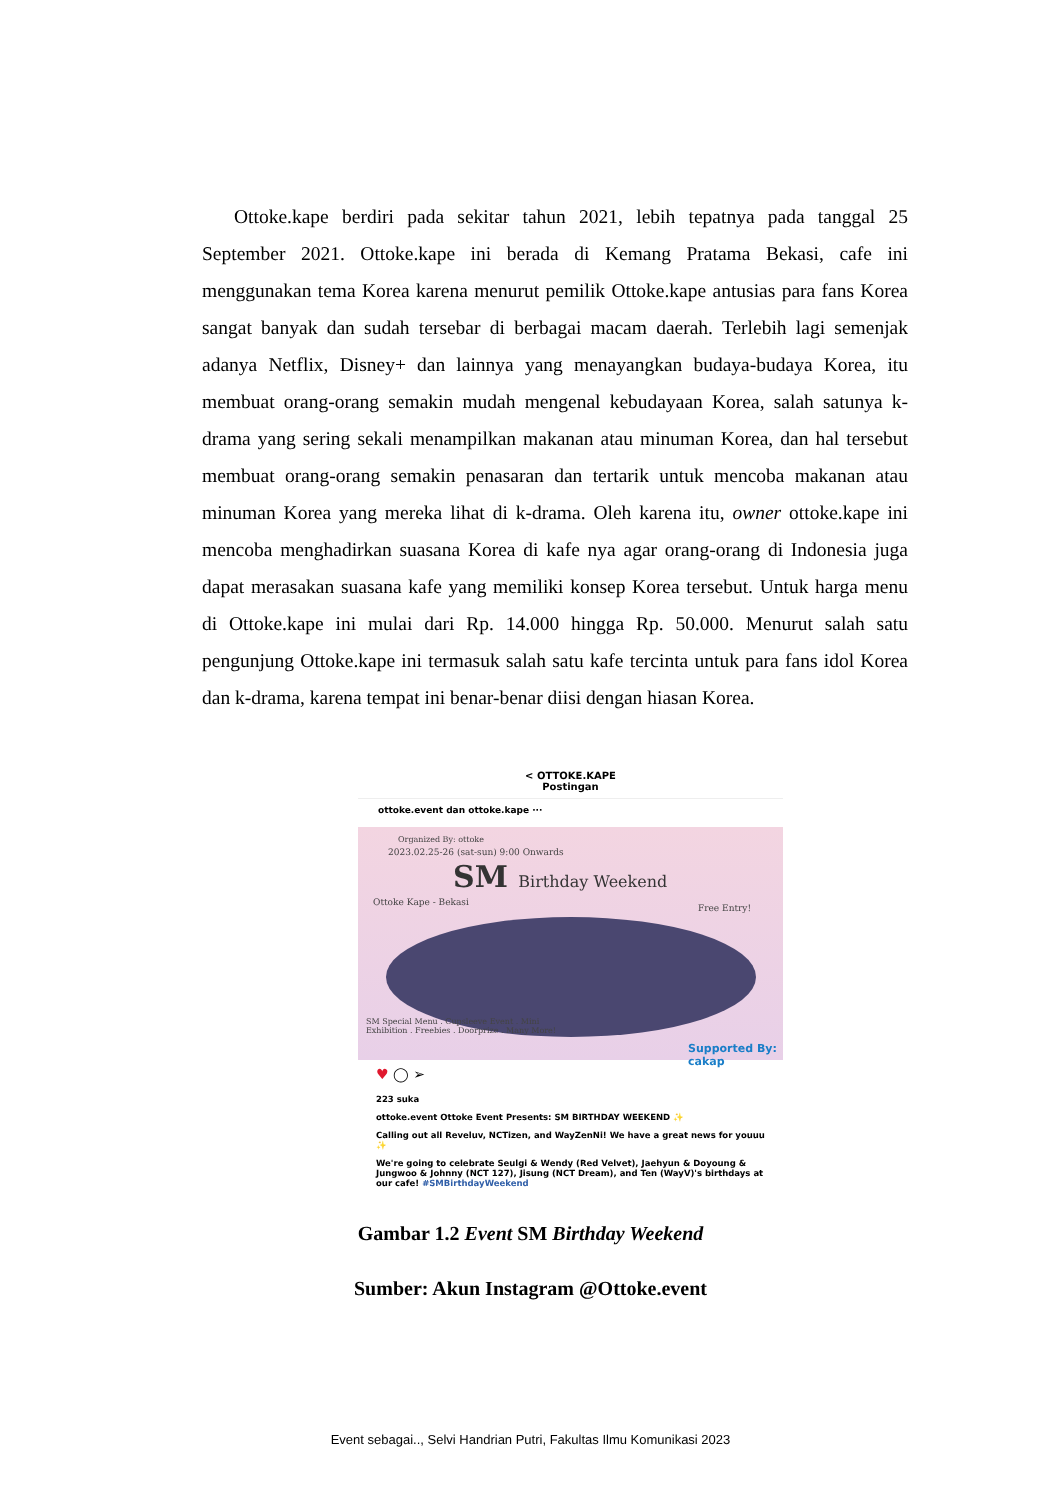Ottoke.kape berdiri pada sekitar tahun 2021, lebih tepatnya pada tanggal 25 September 2021. Ottoke.kape ini berada di Kemang Pratama Bekasi, cafe ini menggunakan tema Korea karena menurut pemilik Ottoke.kape antusias para fans Korea sangat banyak dan sudah tersebar di berbagai macam daerah. Terlebih lagi semenjak adanya Netflix, Disney+ dan lainnya yang menayangkan budaya-budaya Korea, itu membuat orang-orang semakin mudah mengenal kebudayaan Korea, salah satunya k-drama yang sering sekali menampilkan makanan atau minuman Korea, dan hal tersebut membuat orang-orang semakin penasaran dan tertarik untuk mencoba makanan atau minuman Korea yang mereka lihat di k-drama. Oleh karena itu, owner ottoke.kape ini mencoba menghadirkan suasana Korea di kafe nya agar orang-orang di Indonesia juga dapat merasakan suasana kafe yang memiliki konsep Korea tersebut. Untuk harga menu di Ottoke.kape ini mulai dari Rp. 14.000 hingga Rp. 50.000. Menurut salah satu pengunjung Ottoke.kape ini termasuk salah satu kafe tercinta untuk para fans idol Korea dan k-drama, karena tempat ini benar-benar diisi dengan hiasan Korea.
< OTTOKE.KAPE
Postingan
ottoke.event dan ottoke.kape ···
Organized By: ottoke
2023.02.25-26 (sat-sun) 9:00 Onwards
SM Birthday Weekend
Ottoke Kape - Bekasi
Free Entry!
SM Special Menu . Cupsleeve Event . Mini Exhibition . Freebies . Doorprize . Many More!
Supported By: cakap
♥ ◯ ➢
223 suka
ottoke.event Ottoke Event Presents: SM BIRTHDAY WEEKEND ✨
Calling out all Reveluv, NCTizen, and WayZenNi! We have a great news for youuu ✨
We're going to celebrate Seulgi & Wendy (Red Velvet), Jaehyun & Doyoung & Jungwoo & Johnny (NCT 127), Jisung (NCT Dream), and Ten (WayV)'s birthdays at our cafe! #SMBirthdayWeekend
Gambar 1.2 Event SM Birthday Weekend
Sumber: Akun Instagram @Ottoke.event
Event sebagai.., Selvi Handrian Putri, Fakultas Ilmu Komunikasi 2023